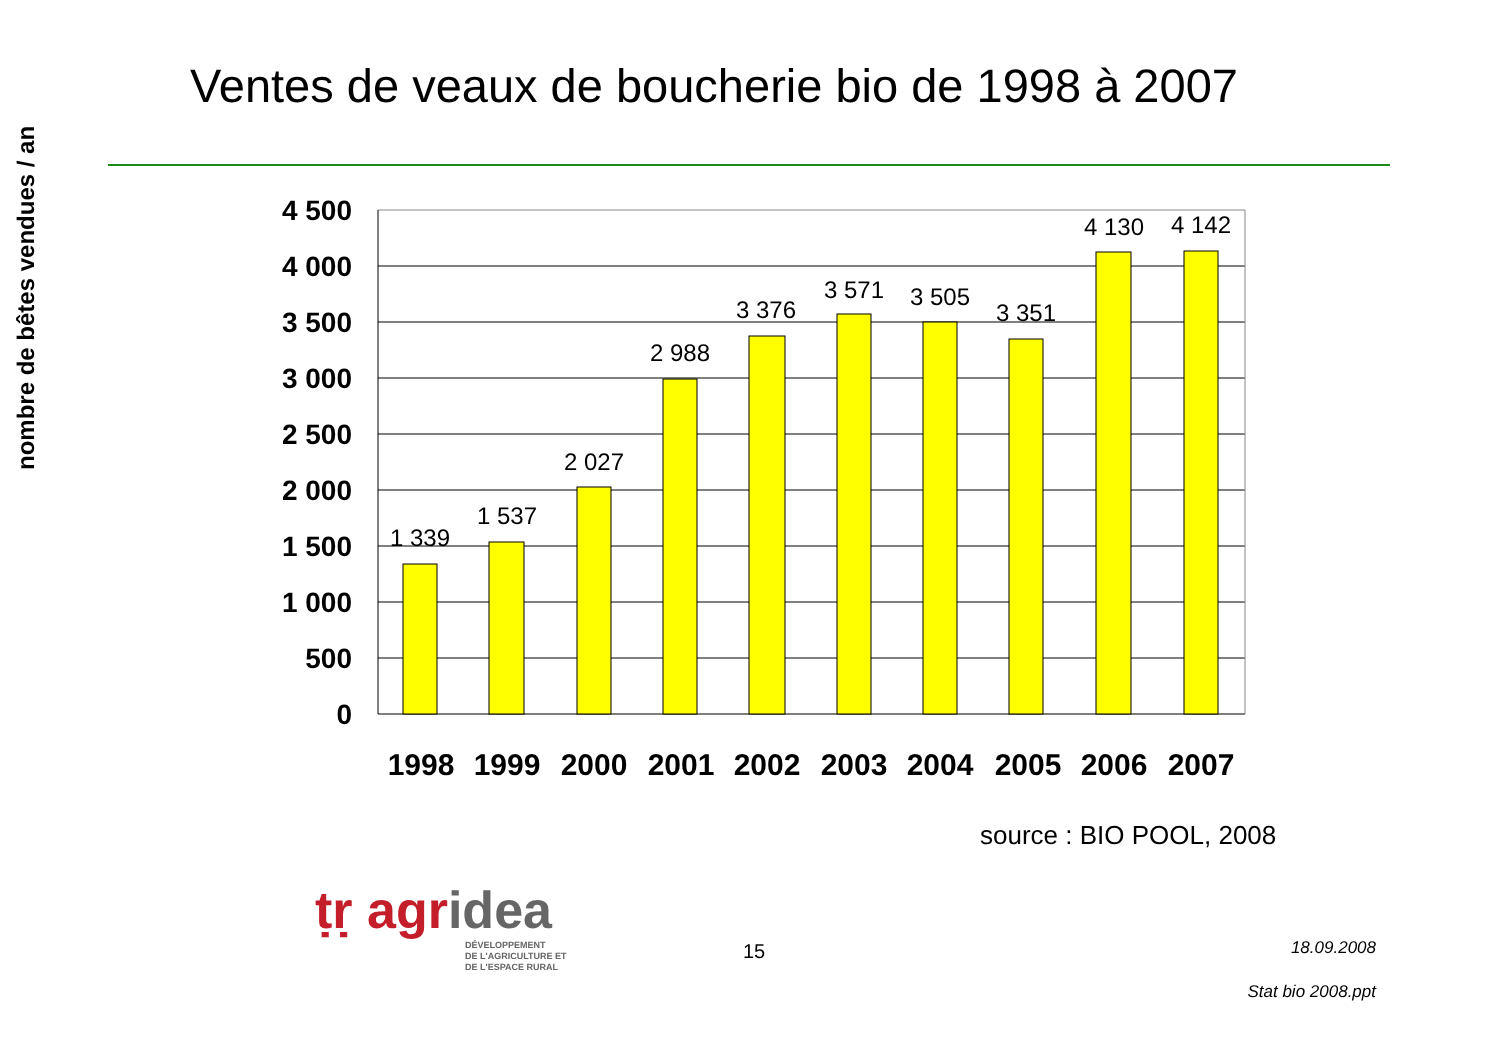Ventes de veaux de boucherie bio de 1998 à 2007
nombre de bêtes vendues / an
1 339
1 537
2 027
2 988
3 376
3 571
3 505
3 351
4 130
4 142
4 500
4 000
3 500
3 000
2 500
2 000
1 500
1 000
500
0
1998
1999
2000
2001
2002
2003
2004
2005
2006
2007
source : BIO POOL, 2008
ṭṛ agridea
DÉVELOPPEMENT
DE L'AGRICULTURE ET
DE L'ESPACE RURAL
15 18.09.2008
Stat bio 2008.ppt